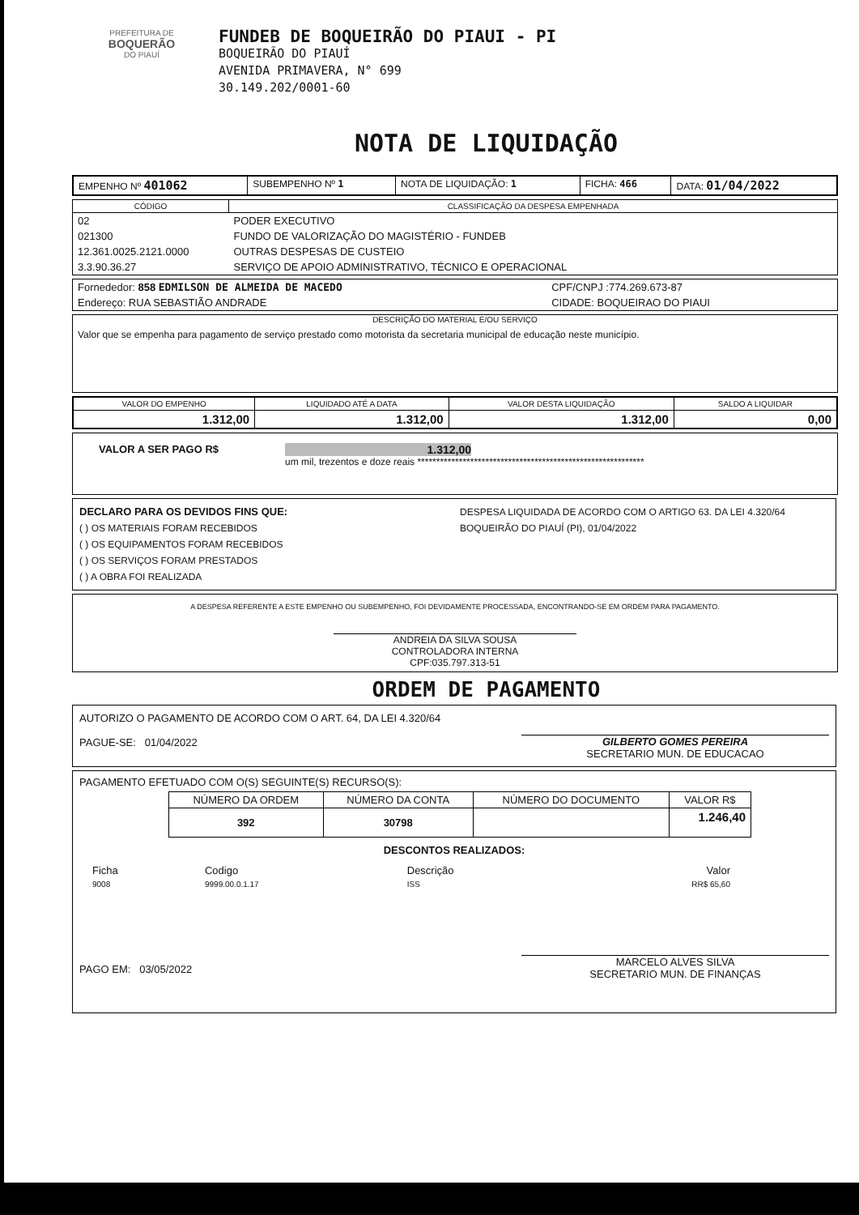PREFEITURA DE
BOQUERÃO
DO PIAUÍ
FUNDEB DE BOQUEIRÃO DO PIAUI - PI
BOQUEIRÃO DO PIAUÍ
AVENIDA PRIMAVERA, N° 699
30.149.202/0001-60
NOTA DE LIQUIDAÇÃO
| EMPENHO Nº 401062 | SUBEMPENHO Nº 1 | NOTA DE LIQUIDAÇÃO: 1 | FICHA: 466 | DATA: 01/04/2022 |
| CÓDIGO | CLASSIFICAÇÃO DA DESPESA EMPENHADA |
| --- | --- |
| 02 | PODER EXECUTIVO |
| 021300 | FUNDO DE VALORIZAÇÃO DO MAGISTÉRIO - FUNDEB |
| 12.361.0025.2121.0000 | OUTRAS DESPESAS DE CUSTEIO |
| 3.3.90.36.27 | SERVIÇO DE APOIO ADMINISTRATIVO, TÉCNICO E OPERACIONAL |
| Fornededor: 858 EDMILSON DE ALMEIDA DE MACEDO | CPF/CNPJ :774.269.673-87 |
| Endereço: RUA SEBASTIÃO ANDRADE | CIDADE: BOQUEIRAO DO PIAUI |
DESCRIÇÃO DO MATERIAL E/OU SERVIÇO
Valor que se empenha para pagamento de serviço prestado como motorista da secretaria municipal de educação neste município.
| VALOR DO EMPENHO | LIQUIDADO ATÉ A DATA | VALOR DESTA LIQUIDAÇÃO | SALDO A LIQUIDAR |
| --- | --- | --- | --- |
| 1.312,00 | 1.312,00 | 1.312,00 | 0,00 |
VALOR A SER PAGO R$ 1.312,00
um mil, trezentos e doze reais ************************************************************
DECLARO PARA OS DEVIDOS FINS QUE:
( ) OS MATERIAIS FORAM RECEBIDOS
( ) OS EQUIPAMENTOS FORAM RECEBIDOS
( ) OS SERVIÇOS FORAM PRESTADOS
( ) A OBRA FOI REALIZADA
DESPESA LIQUIDADA DE ACORDO COM O ARTIGO 63. DA LEI 4.320/64
BOQUEIRÃO DO PIAUÍ (PI), 01/04/2022
A DESPESA REFERENTE A ESTE EMPENHO OU SUBEMPENHO, FOI DEVIDAMENTE PROCESSADA, ENCONTRANDO-SE EM ORDEM PARA PAGAMENTO.
ANDREIA DA SILVA SOUSA
CONTROLADORA INTERNA
CPF:035.797.313-51
ORDEM DE PAGAMENTO
AUTORIZO O PAGAMENTO DE ACORDO COM O ART. 64, DA LEI 4.320/64
PAGUE-SE: 01/04/2022
GILBERTO GOMES PEREIRA
SECRETARIO MUN. DE EDUCACAO
PAGAMENTO EFETUADO COM O(S) SEGUINTE(S) RECURSO(S):
| NÚMERO DA ORDEM | NÚMERO DA CONTA | NÚMERO DO DOCUMENTO | VALOR R$ |
| --- | --- | --- | --- |
| 392 | 30798 | | 1.246,40 |
DESCONTOS REALIZADOS:
| Ficha | Codigo | Descrição | Valor |
| 9008 | 9999.00.0.1.17 | ISS | RR$ 65,60 |
PAGO EM: 03/05/2022
MARCELO ALVES SILVA
SECRETARIO MUN. DE FINANÇAS